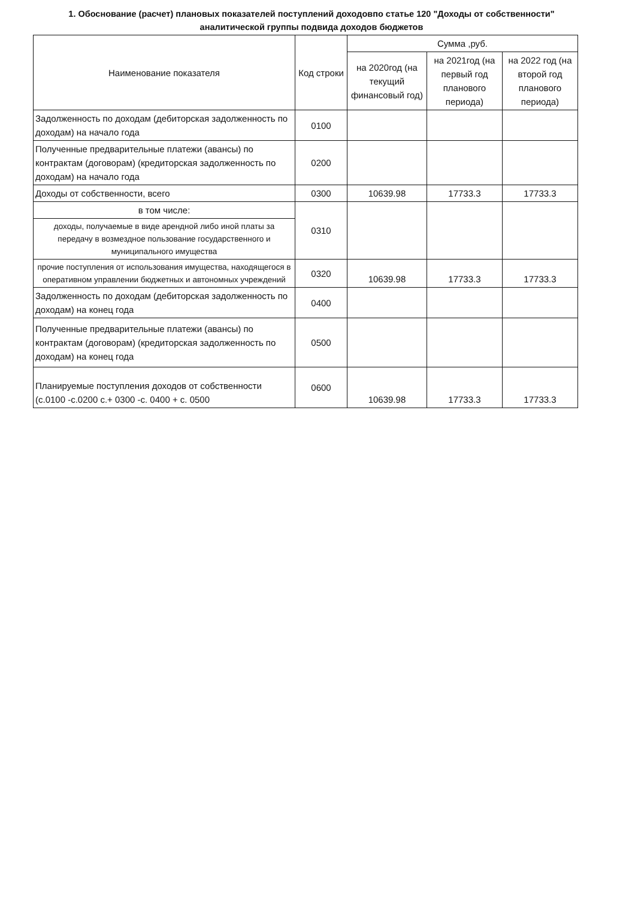1. Обоснование (расчет) плановых показателей поступлений доходовпо статье 120 "Доходы от собственности" аналитической группы подвида доходов бюджетов
| Наименование показателя | Код строки | Сумма ,руб. | | |
| --- | --- | --- | --- | --- |
| | | на 2020год (на текущий финансовый год) | на 2021год (на первый год планового периода) | на 2022 год (на второй год планового периода) |
| Задолженность по доходам (дебиторская задолженность по доходам) на начало года | 0100 | | | |
| Полученные предварительные платежи (авансы) по контрактам (договорам) (кредиторская задолженность по доходам) на начало года | 0200 | | | |
| Доходы от собственности, всего | 0300 | 10639.98 | 17733.3 | 17733.3 |
| в том числе: | 0310 | | | |
| доходы, получаемые в виде арендной либо иной платы за передачу в возмездное пользование государственного и муниципального имущества | | | | |
| прочие поступления от использования имущества, находящегося в оперативном управлении бюджетных и автономных учреждений | 0320 | 10639.98 | 17733.3 | 17733.3 |
| Задолженность по доходам (дебиторская задолженность по доходам) на конец года | 0400 | | | |
| Полученные предварительные платежи (авансы) по контрактам (договорам) (кредиторская задолженность по доходам) на конец года | 0500 | | | |
| Планируемые поступления доходов от собственности (с.0100 -с.0200 с.+ 0300 -с. 0400 + с. 0500 | 0600 | 10639.98 | 17733.3 | 17733.3 |